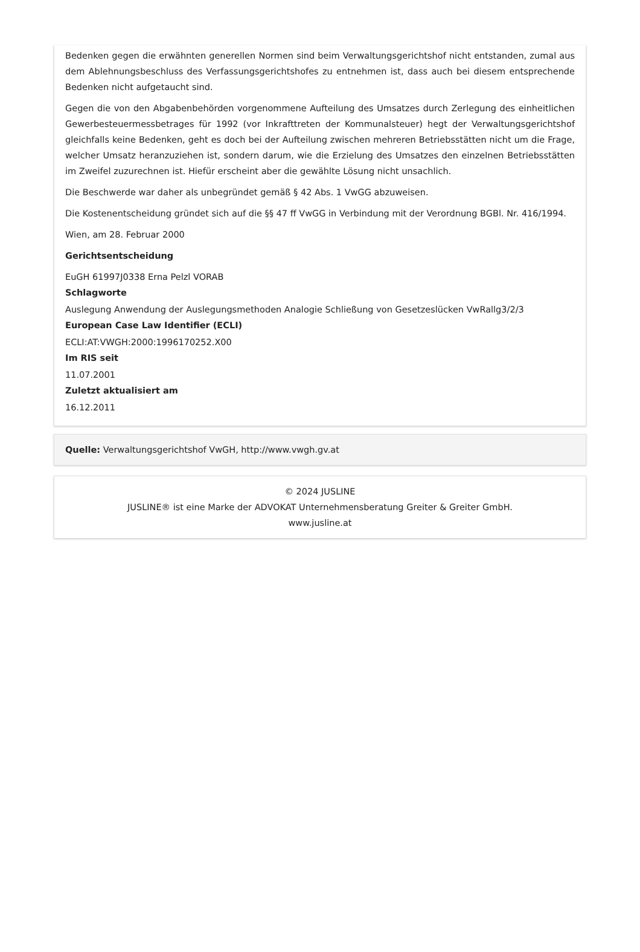Bedenken gegen die erwähnten generellen Normen sind beim Verwaltungsgerichtshof nicht entstanden, zumal aus dem Ablehnungsbeschluss des Verfassungsgerichtshofes zu entnehmen ist, dass auch bei diesem entsprechende Bedenken nicht aufgetaucht sind.
Gegen die von den Abgabenbehörden vorgenommene Aufteilung des Umsatzes durch Zerlegung des einheitlichen Gewerbesteuermessbetrages für 1992 (vor Inkrafttreten der Kommunalsteuer) hegt der Verwaltungsgerichtshof gleichfalls keine Bedenken, geht es doch bei der Aufteilung zwischen mehreren Betriebsstätten nicht um die Frage, welcher Umsatz heranzuziehen ist, sondern darum, wie die Erzielung des Umsatzes den einzelnen Betriebsstätten im Zweifel zuzurechnen ist. Hiefür erscheint aber die gewählte Lösung nicht unsachlich.
Die Beschwerde war daher als unbegründet gemäß § 42 Abs. 1 VwGG abzuweisen.
Die Kostenentscheidung gründet sich auf die §§ 47 ff VwGG in Verbindung mit der Verordnung BGBl. Nr. 416/1994.
Wien, am 28. Februar 2000
Gerichtsentscheidung
EuGH 61997J0338 Erna Pelzl VORAB
Schlagworte
Auslegung Anwendung der Auslegungsmethoden Analogie Schließung von Gesetzeslücken VwRallg3/2/3
European Case Law Identifier (ECLI)
ECLI:AT:VWGH:2000:1996170252.X00
Im RIS seit
11.07.2001
Zuletzt aktualisiert am
16.12.2011
Quelle: Verwaltungsgerichtshof VwGH, http://www.vwgh.gv.at
© 2024 JUSLINE
JUSLINE® ist eine Marke der ADVOKAT Unternehmensberatung Greiter & Greiter GmbH.
www.jusline.at